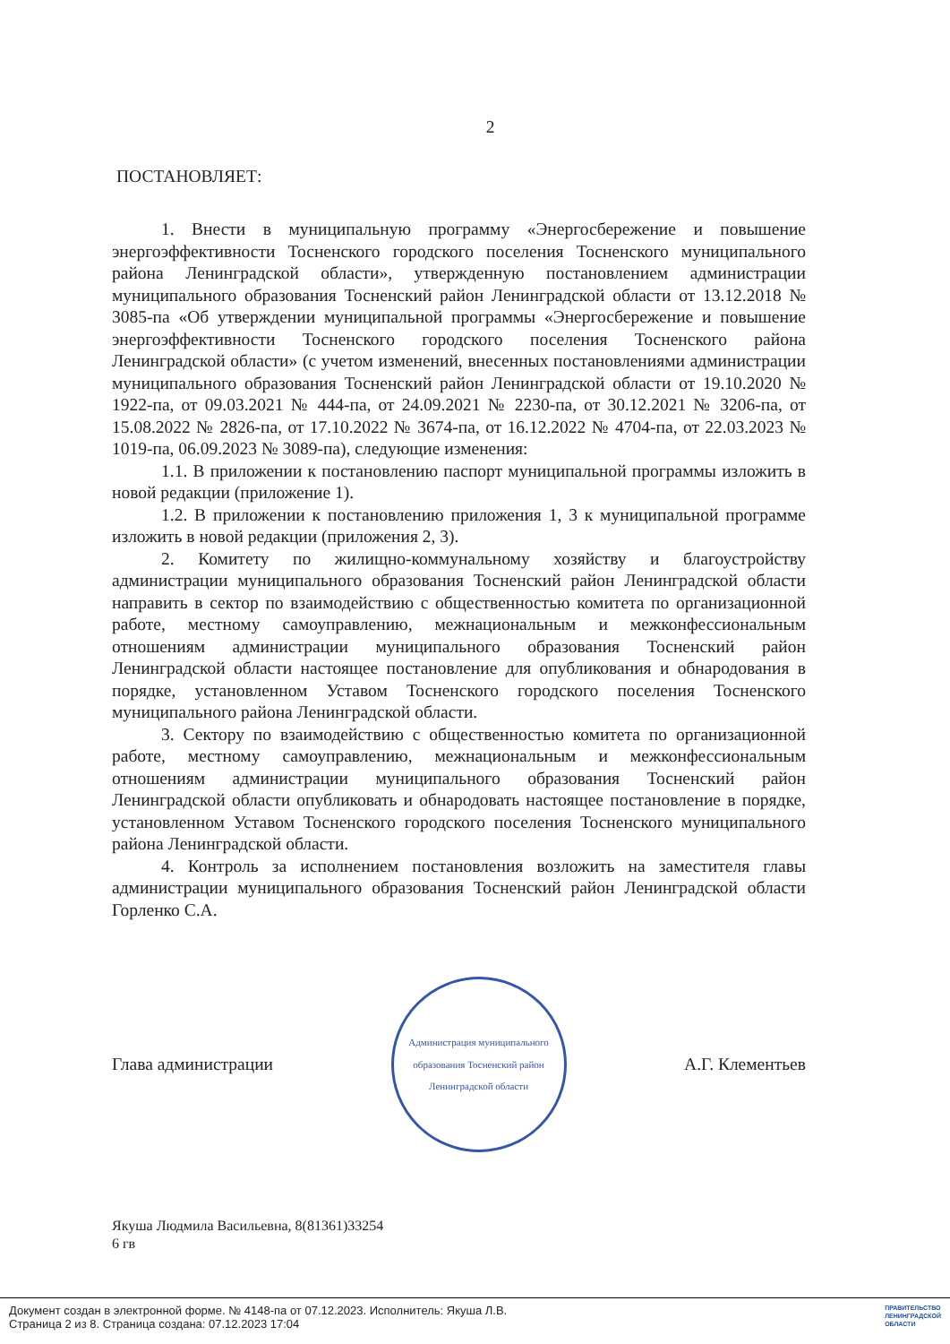2
ПОСТАНОВЛЯЕТ:
1. Внести в муниципальную программу «Энергосбережение и повышение энергоэффективности Тосненского городского поселения Тосненского муниципального района Ленинградской области», утвержденную постановлением администрации муниципального образования Тосненский район Ленинградской области от 13.12.2018 № 3085-па «Об утверждении муниципальной программы «Энергосбережение и повышение энергоэффективности Тосненского городского поселения Тосненского района Ленинградской области» (с учетом изменений, внесенных постановлениями администрации муниципального образования Тосненский район Ленинградской области от 19.10.2020 № 1922-па, от 09.03.2021 № 444-па, от 24.09.2021 № 2230-па, от 30.12.2021 № 3206-па, от 15.08.2022 № 2826-па, от 17.10.2022 № 3674-па, от 16.12.2022 № 4704-па, от 22.03.2023 № 1019-па, 06.09.2023 № 3089-па), следующие изменения:
1.1. В приложении к постановлению паспорт муниципальной программы изложить в новой редакции (приложение 1).
1.2. В приложении к постановлению приложения 1, 3 к муниципальной программе изложить в новой редакции (приложения 2, 3).
2. Комитету по жилищно-коммунальному хозяйству и благоустройству администрации муниципального образования Тосненский район Ленинградской области направить в сектор по взаимодействию с общественностью комитета по организационной работе, местному самоуправлению, межнациональным и межконфессиональным отношениям администрации муниципального образования Тосненский район Ленинградской области настоящее постановление для опубликования и обнародования в порядке, установленном Уставом Тосненского городского поселения Тосненского муниципального района Ленинградской области.
3. Сектору по взаимодействию с общественностью комитета по организационной работе, местному самоуправлению, межнациональным и межконфессиональным отношениям администрации муниципального образования Тосненский район Ленинградской области опубликовать и обнародовать настоящее постановление в порядке, установленном Уставом Тосненского городского поселения Тосненского муниципального района Ленинградской области.
4. Контроль за исполнением постановления возложить на заместителя главы администрации муниципального образования Тосненский район Ленинградской области Горленко С.А.
Глава администрации
Администрация муниципального образования Тосненский район Ленинградской области
А.Г. Клементьев
Якуша Людмила Васильевна, 8(81361)33254
6 гв
Документ создан в электронной форме. № 4148-па от 07.12.2023. Исполнитель: Якуша Л.В.
Страница 2 из 8. Страница создана: 07.12.2023 17:04
ПРАВИТЕЛЬСТВО
ЛЕНИНГРАДСКОЙ
ОБЛАСТИ